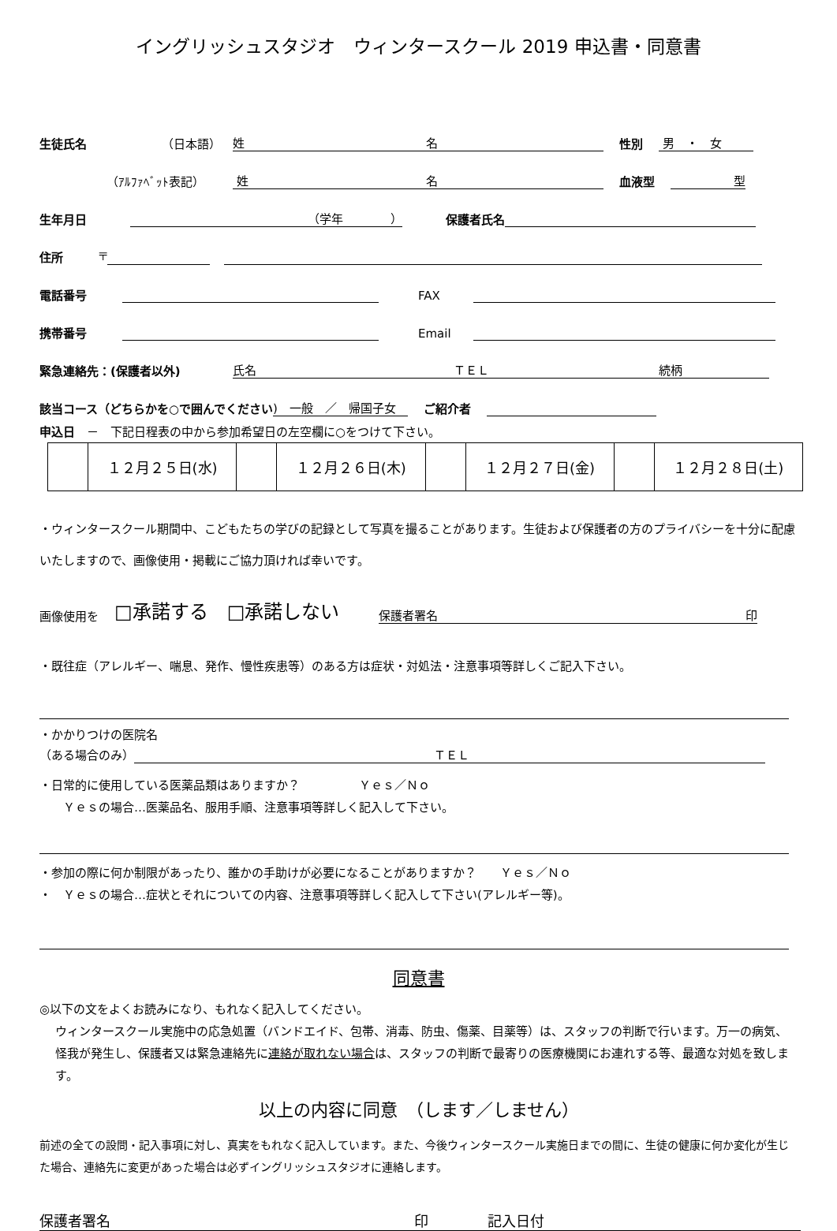イングリッシュスタジオ　ウィンタースクール 2019 申込書・同意書
生徒氏名 （日本語） 姓 名 性別 男　・　女
（ｱﾙﾌｧﾍﾞｯﾄ表記） 姓 名 血液型 型
生年月日 （学年　　　　） 保護者氏名
住所 〒
電話番号 FAX
携帯番号 Email
緊急連絡先：(保護者以外) 氏名 ＴＥＬ 続柄
該当コース（どちらかを○で囲んでください)　一般　／　帰国子女　ご紹介者
申込日　－　下記日程表の中から参加希望日の左空欄に○をつけて下さい。
| | １２月２５日(水) | | １２月２６日(木) | | １２月２７日(金) | | １２月２８日(土) |
・ウィンタースクール期間中、こどもたちの学びの記録として写真を撮ることがあります。生徒および保護者の方のプライバシーを十分に配慮いたしますので、画像使用・掲載にご協力頂ければ幸いです。
画像使用を □承諾する　□承諾しない 保護者署名 印
・既往症（アレルギー、喘息、発作、慢性疾患等）のある方は症状・対処法・注意事項等詳しくご記入下さい。
・かかりつけの医院名
（ある場合のみ） ＴＥＬ
・日常的に使用している医薬品類はありますか？　　　　　Ｙｅｓ／Ｎｏ
　　Ｙｅｓの場合…医薬品名、服用手順、注意事項等詳しく記入して下さい。
・参加の際に何か制限があったり、誰かの手助けが必要になることがありますか？　　Ｙｅｓ／Ｎｏ
・　Ｙｅｓの場合…症状とそれについての内容、注意事項等詳しく記入して下さい(アレルギー等)。
同意書
◎以下の文をよくお読みになり、もれなく記入してください。
ウィンタースクール実施中の応急処置（バンドエイド、包帯、消毒、防虫、傷薬、目薬等）は、スタッフの判断で行います。万一の病気、怪我が発生し、保護者又は緊急連絡先に連絡が取れない場合は、スタッフの判断で最寄りの医療機関にお連れする等、最適な対処を致します。
以上の内容に同意　（します／しません）
前述の全ての設問・記入事項に対し、真実をもれなく記入しています。また、今後ウィンタースクール実施日までの間に、生徒の健康に何か変化が生じた場合、連絡先に変更があった場合は必ずイングリッシュスタジオに連絡します。
保護者署名 印 記入日付